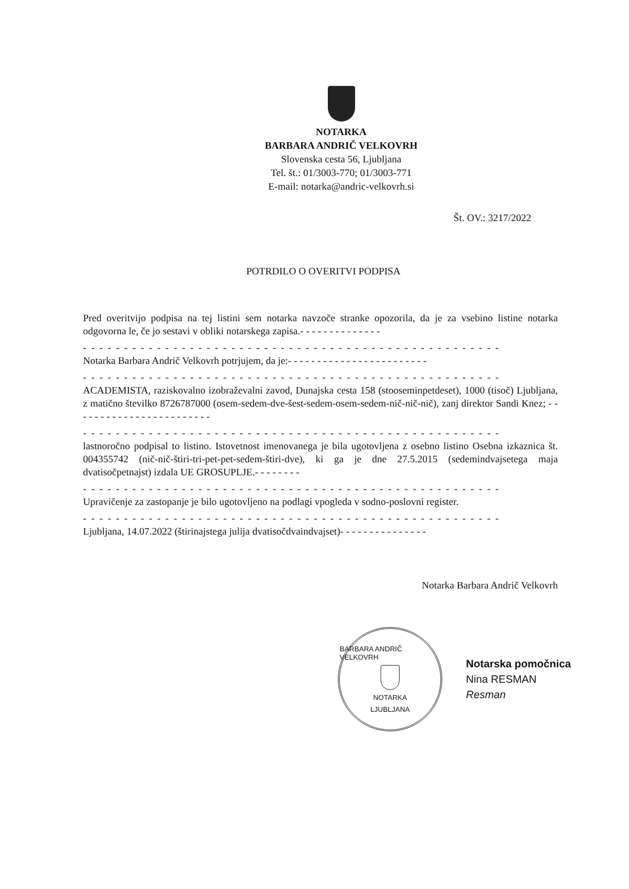NOTARKA
BARBARA ANDRIČ VELKOVRH
Slovenska cesta 56, Ljubljana
Tel. št.: 01/3003-770; 01/3003-771
E-mail: notarka@andric-velkovrh.si
Št. OV.: 3217/2022
POTRDILO O OVERITVI PODPISA
Pred overitvijo podpisa na tej listini sem notarka navzoče stranke opozorila, da je za vsebino listine notarka odgovorna le, če jo sestavi v obliki notarskega zapisa.- - - - - - - - - - - - - -
- - - - - - - - - - - - - - - - - - - - - - - - - - - - - - - - - - - - - - - - - - - - - - - - - - -
Notarka Barbara Andrič Velkovrh potrjujem, da je:- - - - - - - - - - - - - - - - - - - - - - - -
- - - - - - - - - - - - - - - - - - - - - - - - - - - - - - - - - - - - - - - - - - - - - - - - - - -
ACADEMISTA, raziskovalno izobraževalni zavod, Dunajska cesta 158 (stooseminpetdeset), 1000 (tisoč) Ljubljana, z matično številko 8726787000 (osem-sedem-dve-šest-sedem-osem-sedem-nič-nič-nič), zanj direktor Sandi Knez; - - - - - - - - - - - - - - - - - - - - - - - -
- - - - - - - - - - - - - - - - - - - - - - - - - - - - - - - - - - - - - - - - - - - - - - - - - - -
lastnoročno podpisal to listino. Istovetnost imenovanega je bila ugotovljena z osebno listino Osebna izkaznica št. 004355742 (nič-nič-štiri-tri-pet-pet-sedem-štiri-dve), ki ga je dne 27.5.2015 (sedemindvajsetega maja dvatisočpetnajst) izdala UE GROSUPLJE.- - - - - - - -
- - - - - - - - - - - - - - - - - - - - - - - - - - - - - - - - - - - - - - - - - - - - - - - - - - -
Upravičenje za zastopanje je bilo ugotovljeno na podlagi vpogleda v sodno-poslovni register.
- - - - - - - - - - - - - - - - - - - - - - - - - - - - - - - - - - - - - - - - - - - - - - - - - - -
Ljubljana, 14.07.2022 (štirinajstega julija dvatisočdvaindvajset)- - - - - - - - - - - - - - -
Notarka Barbara Andrič Velkovrh
BARBARA ANDRIČ VELKOVRH
NOTARKA
LJUBLJANA
Notarska pomočnica
Nina RESMAN
Resman